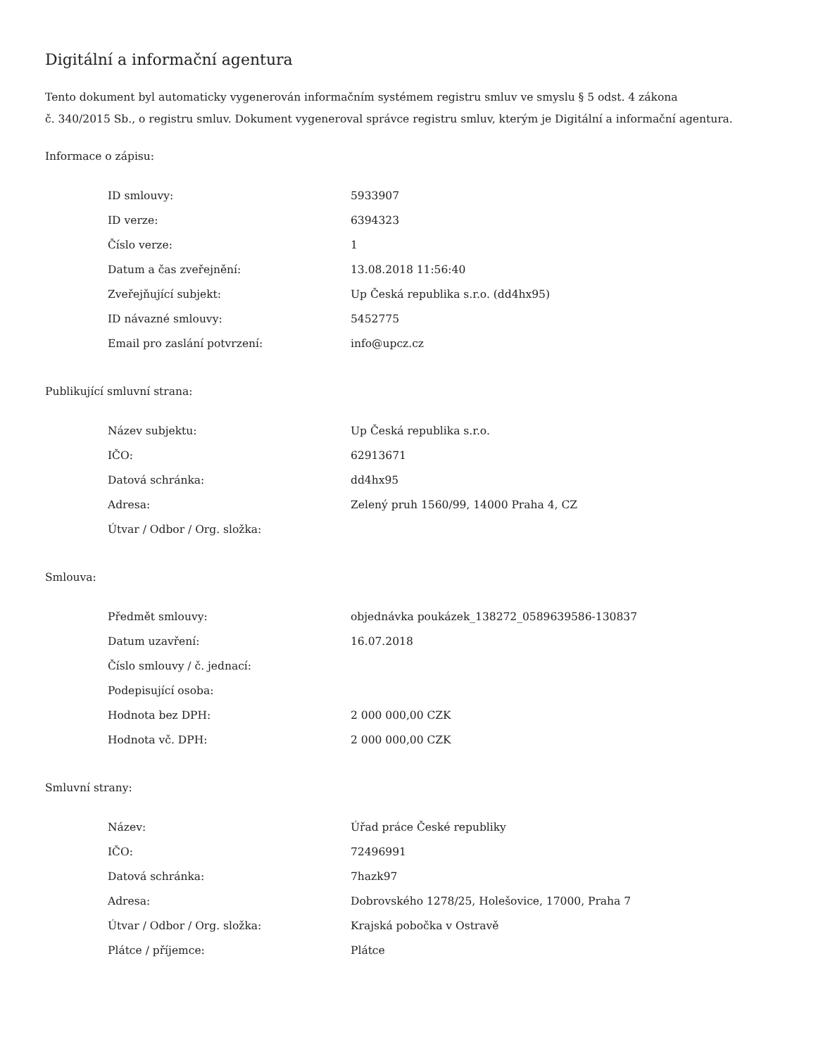Digitální a informační agentura
Tento dokument byl automaticky vygenerován informačním systémem registru smluv ve smyslu § 5 odst. 4 zákona
č. 340/2015 Sb., o registru smluv. Dokument vygeneroval správce registru smluv, kterým je Digitální a informační agentura.
Informace o zápisu:
| ID smlouvy: | 5933907 |
| ID verze: | 6394323 |
| Číslo verze: | 1 |
| Datum a čas zveřejnění: | 13.08.2018 11:56:40 |
| Zveřejňující subjekt: | Up Česká republika s.r.o. (dd4hx95) |
| ID návazné smlouvy: | 5452775 |
| Email pro zaslání potvrzení: | info@upcz.cz |
Publikující smluvní strana:
| Název subjektu: | Up Česká republika s.r.o. |
| IČO: | 62913671 |
| Datová schránka: | dd4hx95 |
| Adresa: | Zelený pruh 1560/99, 14000 Praha 4, CZ |
| Útvar / Odbor / Org. složka: | |
Smlouva:
| Předmět smlouvy: | objednávka poukázek_138272_0589639586-130837 |
| Datum uzavření: | 16.07.2018 |
| Číslo smlouvy / č. jednací: | |
| Podepisující osoba: | |
| Hodnota bez DPH: | 2 000 000,00 CZK |
| Hodnota vč. DPH: | 2 000 000,00 CZK |
Smluvní strany:
| Název: | Úřad práce České republiky |
| IČO: | 72496991 |
| Datová schránka: | 7hazk97 |
| Adresa: | Dobrovského 1278/25, Holešovice, 17000, Praha 7 |
| Útvar / Odbor / Org. složka: | Krajská pobočka v Ostravě |
| Plátce / příjemce: | Plátce |